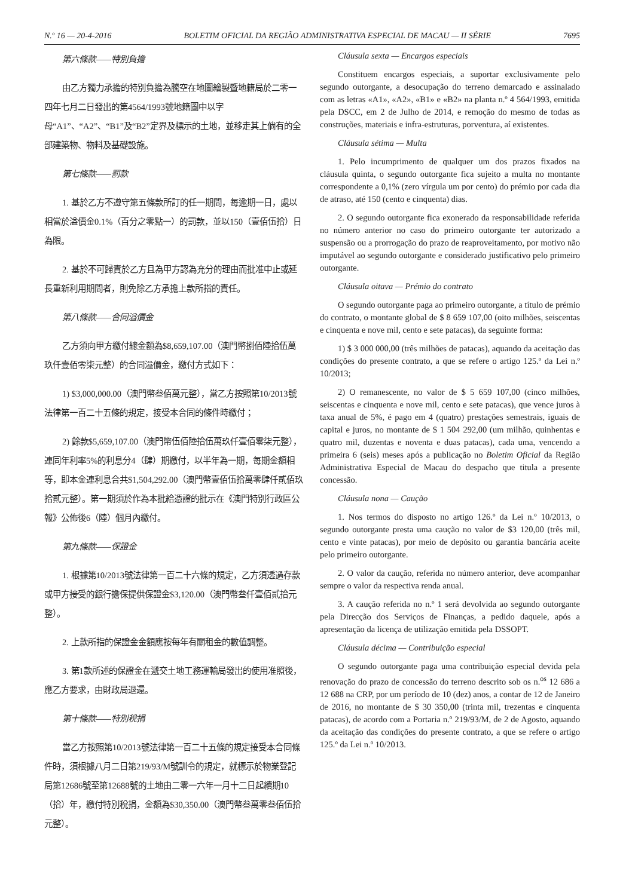N.º 16 — 20-4-2016 BOLETIM OFICIAL DA REGIÃO ADMINISTRATIVA ESPECIAL DE MACAU — II SÉRIE 7695
第六條款——特別負擔
由乙方獨力承擔的特別負擔為騰空在地圖繪製暨地籍局於二零一四年七月二日發出的第4564/1993號地籍圖中以字母“A1”、“A2”、“B1”及“B2”定界及標示的土地，並移走其上倘有的全部建築物、物料及基礎設施。
第七條款——罰款
1. 基於乙方不遵守第五條款所訂的任一期間，每逾期一日，處以相當於溢價金0.1%（百分之零點一）的罰款，並以150（壹佰伍拾）日為限。
2. 基於不可歸責於乙方且為甲方認為充分的理由而批准中止或延長重新利用期間者，則免除乙方承擔上款所指的責任。
第八條款——合同溢價金
乙方須向甲方繳付總金額為$8,659,107.00（澳門幣捌佰陸拾伍萬玖仟壹佰零柒元整）的合同溢價金，繳付方式如下：
1) $3,000,000.00（澳門幣叁佰萬元整），當乙方按照第10/2013號法律第一百二十五條的規定，接受本合同的條件時繳付；
2) 餘款$5,659,107.00（澳門幣伍佰陸拾伍萬玖仟壹佰零柒元整），連同年利率5%的利息分4（肆）期繳付，以半年為一期，每期金額相等，即本金連利息合共$1,504,292.00（澳門幣壹佰伍拾萬零肆仟貳佰玖拾貳元整）。第一期須於作為本批給憑證的批示在《澳門特別行政區公報》公佈後6（陸）個月內繳付。
第九條款——保證金
1. 根據第10/2013號法律第一百二十六條的規定，乙方須透過存款或甲方接受的銀行擔保提供保證金$3,120.00（澳門幣叁仟壹佰貳拾元整）。
2. 上款所指的保證金金額應按每年有關租金的數值調整。
3. 第1款所述的保證金在遞交土地工務運輸局發出的使用准照後，應乙方要求，由財政局退還。
第十條款——特別稅捐
當乙方按照第10/2013號法律第一百二十五條的規定接受本合同條件時，須根據八月二日第219/93/M號訓令的規定，就標示於物業登記局第12686號至第12688號的土地由二零一六年一月十二日起續期10（拾）年，繳付特別稅捐，金額為$30,350.00（澳門幣叁萬零叁佰伍拾元整）。
Cláusula sexta — Encargos especiais
Constituem encargos especiais, a suportar exclusivamente pelo segundo outorgante, a desocupação do terreno demarcado e assinalado com as letras «A1», «A2», «B1» e «B2» na planta n.º 4 564/1993, emitida pela DSCC, em 2 de Julho de 2014, e remoção do mesmo de todas as construções, materiais e infra-estruturas, porventura, aí existentes.
Cláusula sétima — Multa
1. Pelo incumprimento de qualquer um dos prazos fixados na cláusula quinta, o segundo outorgante fica sujeito a multa no montante correspondente a 0,1% (zero vírgula um por cento) do prémio por cada dia de atraso, até 150 (cento e cinquenta) dias.
2. O segundo outorgante fica exonerado da responsabilidade referida no número anterior no caso do primeiro outorgante ter autorizado a suspensão ou a prorrogação do prazo de reaproveitamento, por motivo não imputável ao segundo outorgante e considerado justificativo pelo primeiro outorgante.
Cláusula oitava — Prémio do contrato
O segundo outorgante paga ao primeiro outorgante, a título de prémio do contrato, o montante global de $ 8 659 107,00 (oito milhões, seiscentas e cinquenta e nove mil, cento e sete patacas), da seguinte forma:
1) $ 3 000 000,00 (três milhões de patacas), aquando da aceitação das condições do presente contrato, a que se refere o artigo 125.º da Lei n.º 10/2013;
2) O remanescente, no valor de $ 5 659 107,00 (cinco milhões, seiscentas e cinquenta e nove mil, cento e sete patacas), que vence juros à taxa anual de 5%, é pago em 4 (quatro) prestações semestrais, iguais de capital e juros, no montante de $ 1 504 292,00 (um milhão, quinhentas e quatro mil, duzentas e noventa e duas patacas), cada uma, vencendo a primeira 6 (seis) meses após a publicação no Boletim Oficial da Região Administrativa Especial de Macau do despacho que titula a presente concessão.
Cláusula nona — Caução
1. Nos termos do disposto no artigo 126.º da Lei n.º 10/2013, o segundo outorgante presta uma caução no valor de $3 120,00 (três mil, cento e vinte patacas), por meio de depósito ou garantia bancária aceite pelo primeiro outorgante.
2. O valor da caução, referida no número anterior, deve acompanhar sempre o valor da respectiva renda anual.
3. A caução referida no n.º 1 será devolvida ao segundo outorgante pela Direcção dos Serviços de Finanças, a pedido daquele, após a apresentação da licença de utilização emitida pela DSSOPT.
Cláusula décima — Contribuição especial
O segundo outorgante paga uma contribuição especial devida pela renovação do prazo de concessão do terreno descrito sob os n.<sup>os</sup> 12 686 a 12 688 na CRP, por um período de 10 (dez) anos, a contar de 12 de Janeiro de 2016, no montante de $ 30 350,00 (trinta mil, trezentas e cinquenta patacas), de acordo com a Portaria n.º 219/93/M, de 2 de Agosto, aquando da aceitação das condições do presente contrato, a que se refere o artigo 125.º da Lei n.º 10/2013.